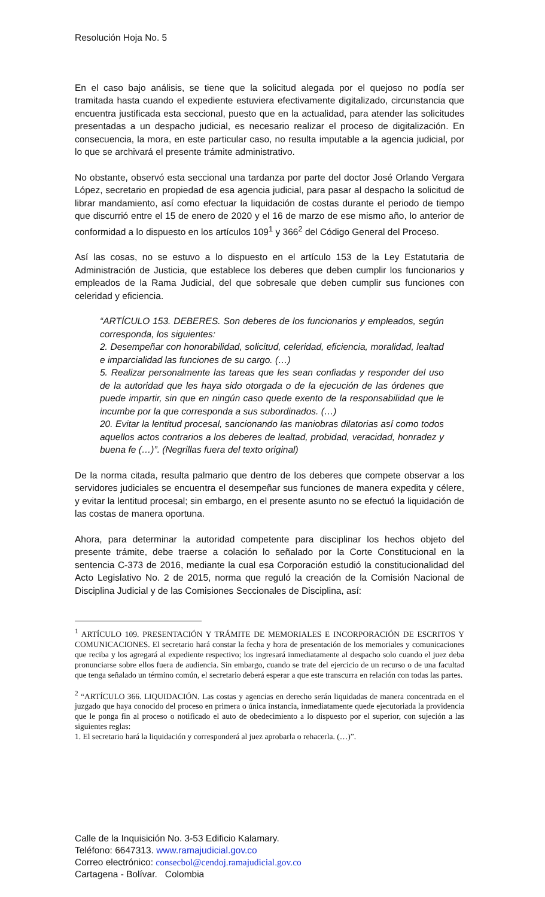Resolución Hoja No. 5
En el caso bajo análisis, se tiene que la solicitud alegada por el quejoso no podía ser tramitada hasta cuando el expediente estuviera efectivamente digitalizado, circunstancia que encuentra justificada esta seccional, puesto que en la actualidad, para atender las solicitudes presentadas a un despacho judicial, es necesario realizar el proceso de digitalización. En consecuencia, la mora, en este particular caso, no resulta imputable a la agencia judicial, por lo que se archivará el presente trámite administrativo.
No obstante, observó esta seccional una tardanza por parte del doctor José Orlando Vergara López, secretario en propiedad de esa agencia judicial, para pasar al despacho la solicitud de librar mandamiento, así como efectuar la liquidación de costas durante el periodo de tiempo que discurrió entre el 15 de enero de 2020 y el 16 de marzo de ese mismo año, lo anterior de conformidad a lo dispuesto en los artículos 109<sup>1</sup> y 366<sup>2</sup> del Código General del Proceso.
Así las cosas, no se estuvo a lo dispuesto en el artículo 153 de la Ley Estatutaria de Administración de Justicia, que establece los deberes que deben cumplir los funcionarios y empleados de la Rama Judicial, del que sobresale que deben cumplir sus funciones con celeridad y eficiencia.
“ARTÍCULO 153. DEBERES. Son deberes de los funcionarios y empleados, según corresponda, los siguientes:
2. Desempeñar con honorabilidad, solicitud, celeridad, eficiencia, moralidad, lealtad e imparcialidad las funciones de su cargo. (…)
5. Realizar personalmente las tareas que les sean confiadas y responder del uso de la autoridad que les haya sido otorgada o de la ejecución de las órdenes que puede impartir, sin que en ningún caso quede exento de la responsabilidad que le incumbe por la que corresponda a sus subordinados. (…)
20. Evitar la lentitud procesal, sancionando las maniobras dilatorias así como todos aquellos actos contrarios a los deberes de lealtad, probidad, veracidad, honradez y buena fe (…)”. (Negrillas fuera del texto original)
De la norma citada, resulta palmario que dentro de los deberes que compete observar a los servidores judiciales se encuentra el desempeñar sus funciones de manera expedita y célere, y evitar la lentitud procesal; sin embargo, en el presente asunto no se efectuó la liquidación de las costas de manera oportuna.
Ahora, para determinar la autoridad competente para disciplinar los hechos objeto del presente trámite, debe traerse a colación lo señalado por la Corte Constitucional en la sentencia C-373 de 2016, mediante la cual esa Corporación estudió la constitucionalidad del Acto Legislativo No. 2 de 2015, norma que reguló la creación de la Comisión Nacional de Disciplina Judicial y de las Comisiones Seccionales de Disciplina, así:
<sup>1</sup> ARTÍCULO 109. PRESENTACIÓN Y TRÁMITE DE MEMORIALES E INCORPORACIÓN DE ESCRITOS Y COMUNICACIONES. El secretario hará constar la fecha y hora de presentación de los memoriales y comunicaciones que reciba y los agregará al expediente respectivo; los ingresará inmediatamente al despacho solo cuando el juez deba pronunciarse sobre ellos fuera de audiencia. Sin embargo, cuando se trate del ejercicio de un recurso o de una facultad que tenga señalado un término común, el secretario deberá esperar a que este transcurra en relación con todas las partes.
<sup>2</sup> “ARTÍCULO 366. LIQUIDACIÓN. Las costas y agencias en derecho serán liquidadas de manera concentrada en el juzgado que haya conocido del proceso en primera o única instancia, inmediatamente quede ejecutoriada la providencia que le ponga fin al proceso o notificado el auto de obedecimiento a lo dispuesto por el superior, con sujeción a las siguientes reglas:
1. El secretario hará la liquidación y corresponderá al juez aprobarla o rehacerla. (…)”.
Calle de la Inquisición No. 3-53 Edificio Kalamary.
Teléfono: 6647313. www.ramajudicial.gov.co
Correo electrónico: consecbol@cendoj.ramajudicial.gov.co
Cartagena - Bolívar. Colombia